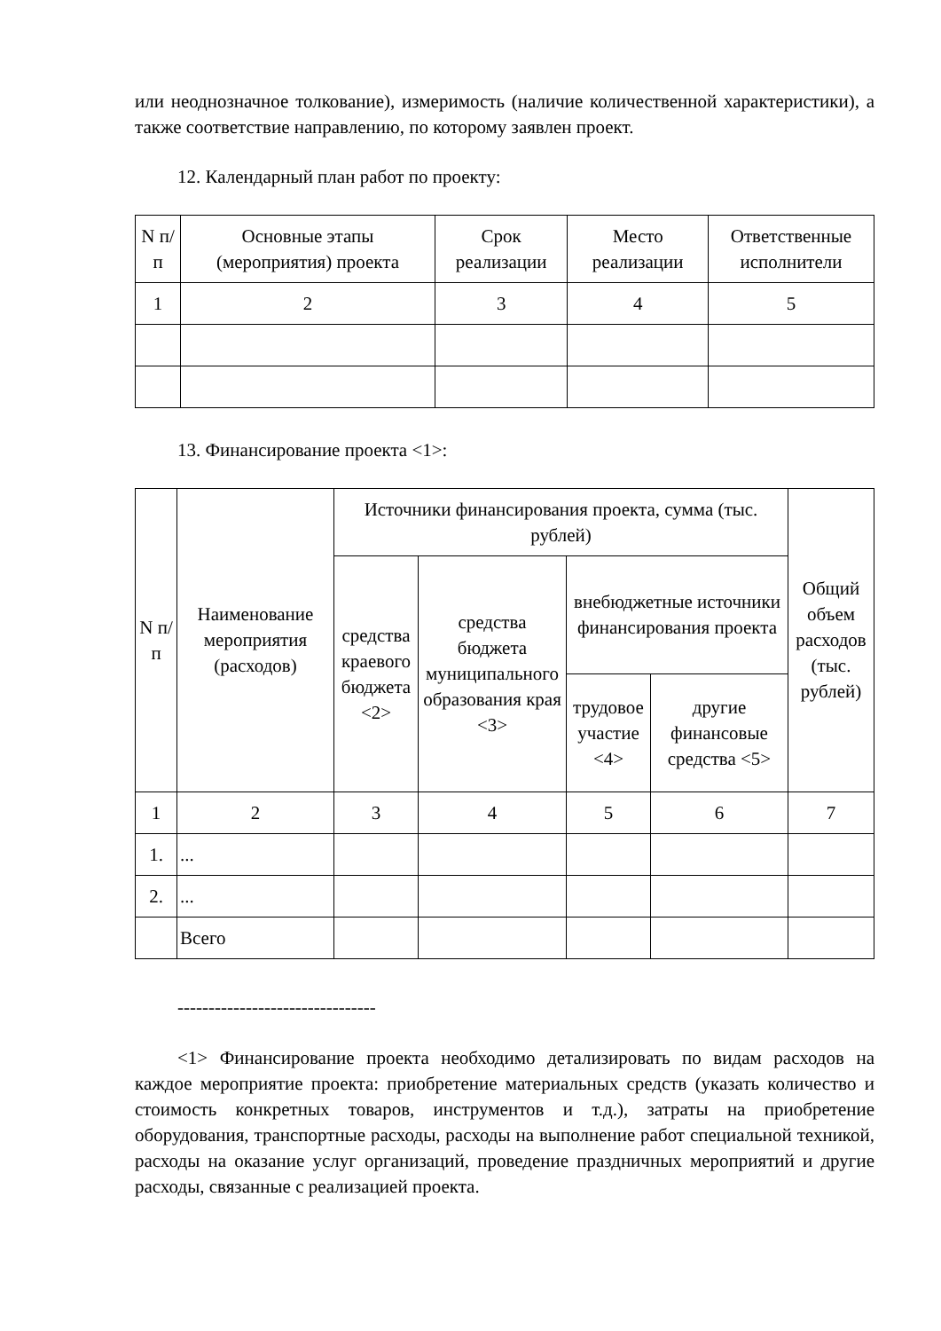или неоднозначное толкование), измеримость (наличие количественной характеристики), а также соответствие направлению, по которому заявлен проект.
12. Календарный план работ по проекту:
| N п/п | Основные этапы (мероприятия) проекта | Срок реализации | Место реализации | Ответственные исполнители |
| --- | --- | --- | --- | --- |
| 1 | 2 | 3 | 4 | 5 |
13. Финансирование проекта <1>:
| N п/п | Наименование мероприятия (расходов) | Источники финансирования проекта, сумма (тыс. рублей) | | | | Общий объем расходов (тыс. рублей) |
| --- | --- | --- | --- | --- | --- | --- |
| | | средства краевого бюджета <2> | средства бюджета муниципального образования края <3> | внебюджетные источники финансирования проекта | | |
| | | | | трудовое участие <4> | другие финансовые средства <5> | |
| 1 | 2 | 3 | 4 | 5 | 6 | 7 |
| 1. | ... | | | | | |
| 2. | ... | | | | | |
| | Всего | | | | | |
--------------------------------
<1> Финансирование проекта необходимо детализировать по видам расходов на каждое мероприятие проекта: приобретение материальных средств (указать количество и стоимость конкретных товаров, инструментов и т.д.), затраты на приобретение оборудования, транспортные расходы, расходы на выполнение работ специальной техникой, расходы на оказание услуг организаций, проведение праздничных мероприятий и другие расходы, связанные с реализацией проекта.